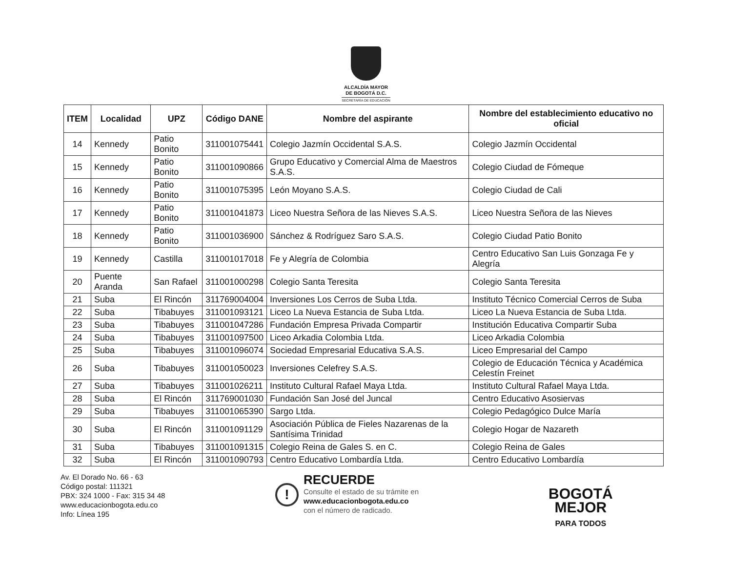ALCALDÍA MAYOR
DE BOGOTÁ D.C.
SECRETARÍA DE EDUCACIÓN
| ITEM | Localidad | UPZ | Código DANE | Nombre del aspirante | Nombre del establecimiento educativo no oficial |
| --- | --- | --- | --- | --- | --- |
| 14 | Kennedy | Patio Bonito | 311001075441 | Colegio Jazmín Occidental S.A.S. | Colegio Jazmín Occidental |
| 15 | Kennedy | Patio Bonito | 311001090866 | Grupo Educativo y Comercial Alma de Maestros S.A.S. | Colegio Ciudad de Fómeque |
| 16 | Kennedy | Patio Bonito | 311001075395 | León Moyano S.A.S. | Colegio Ciudad de Cali |
| 17 | Kennedy | Patio Bonito | 311001041873 | Liceo Nuestra Señora de las Nieves S.A.S. | Liceo Nuestra Señora de las Nieves |
| 18 | Kennedy | Patio Bonito | 311001036900 | Sánchez & Rodríguez Saro S.A.S. | Colegio Ciudad Patio Bonito |
| 19 | Kennedy | Castilla | 311001017018 | Fe y Alegría de Colombia | Centro Educativo San Luis Gonzaga Fe y Alegría |
| 20 | Puente Aranda | San Rafael | 311001000298 | Colegio Santa Teresita | Colegio Santa Teresita |
| 21 | Suba | El Rincón | 311769004004 | Inversiones Los Cerros de Suba Ltda. | Instituto Técnico Comercial Cerros de Suba |
| 22 | Suba | Tibabuyes | 311001093121 | Liceo La Nueva Estancia de Suba Ltda. | Liceo La Nueva Estancia de Suba Ltda. |
| 23 | Suba | Tibabuyes | 311001047286 | Fundación Empresa Privada Compartir | Institución Educativa Compartir Suba |
| 24 | Suba | Tibabuyes | 311001097500 | Liceo Arkadia Colombia Ltda. | Liceo Arkadia Colombia |
| 25 | Suba | Tibabuyes | 311001096074 | Sociedad Empresarial Educativa S.A.S. | Liceo Empresarial del Campo |
| 26 | Suba | Tibabuyes | 311001050023 | Inversiones Celefrey S.A.S. | Colegio de Educación Técnica y Académica Celestín Freinet |
| 27 | Suba | Tibabuyes | 311001026211 | Instituto Cultural Rafael Maya Ltda. | Instituto Cultural Rafael Maya Ltda. |
| 28 | Suba | El Rincón | 311769001030 | Fundación San José del Juncal | Centro Educativo Asosiervas |
| 29 | Suba | Tibabuyes | 311001065390 | Sargo Ltda. | Colegio Pedagógico Dulce María |
| 30 | Suba | El Rincón | 311001091129 | Asociación Pública de Fieles Nazarenas de la Santísima Trinidad | Colegio Hogar de Nazareth |
| 31 | Suba | Tibabuyes | 311001091315 | Colegio Reina de Gales S. en C. | Colegio Reina de Gales |
| 32 | Suba | El Rincón | 311001090793 | Centro Educativo Lombardía Ltda. | Centro Educativo Lombardía |
Av. El Dorado No. 66 - 63
Código postal: 111321
PBX: 324 1000 - Fax: 315 34 48
www.educacionbogota.edu.co
Info: Línea 195
!
RECUERDE
Consulte el estado de su trámite en
www.educacionbogota.edu.co
con el número de radicado.
BOGOTÁ
MEJOR
PARA TODOS